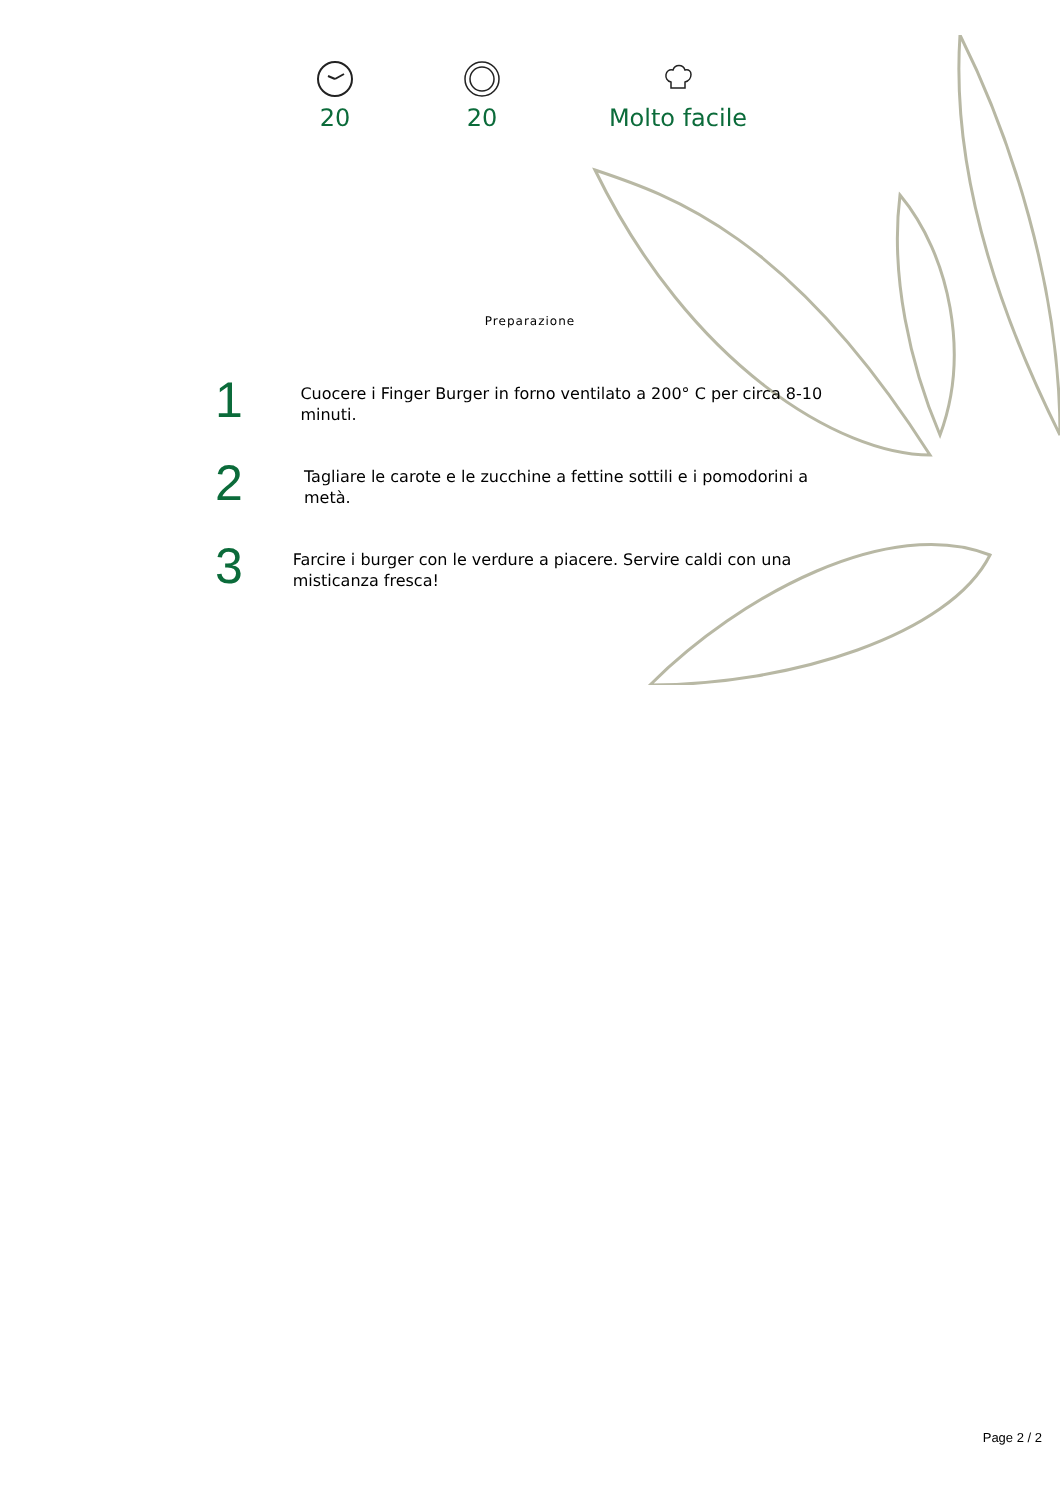20
20
Molto facile
Preparazione
1
Cuocere i Finger Burger in forno ventilato a 200° C per circa 8-10 minuti.
2
Tagliare le carote e le zucchine a fettine sottili e i pomodorini a metà.
3
Farcire i burger con le verdure a piacere. Servire caldi con una misticanza fresca!
Page 2 / 2